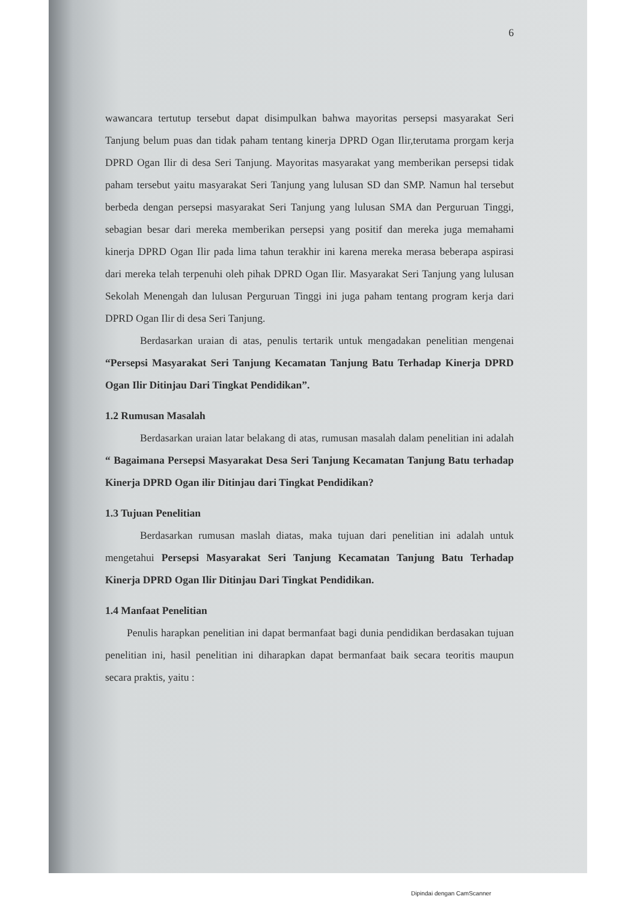6
wawancara tertutup tersebut dapat disimpulkan bahwa mayoritas persepsi masyarakat Seri Tanjung belum puas dan tidak paham tentang kinerja DPRD Ogan Ilir,terutama prorgam kerja DPRD Ogan Ilir di desa Seri Tanjung. Mayoritas masyarakat yang memberikan persepsi tidak paham tersebut yaitu masyarakat Seri Tanjung yang lulusan SD dan SMP. Namun hal tersebut berbeda dengan persepsi masyarakat Seri Tanjung yang lulusan SMA dan Perguruan Tinggi, sebagian besar dari mereka memberikan persepsi yang positif dan mereka juga memahami kinerja DPRD Ogan Ilir pada lima tahun terakhir ini karena mereka merasa beberapa aspirasi dari mereka telah terpenuhi oleh pihak DPRD Ogan Ilir. Masyarakat Seri Tanjung yang lulusan Sekolah Menengah dan lulusan Perguruan Tinggi ini juga paham tentang program kerja dari DPRD Ogan Ilir di desa Seri Tanjung.
Berdasarkan uraian di atas, penulis tertarik untuk mengadakan penelitian mengenai “Persepsi Masyarakat Seri Tanjung Kecamatan Tanjung Batu Terhadap Kinerja DPRD Ogan Ilir Ditinjau Dari Tingkat Pendidikan”.
1.2 Rumusan Masalah
Berdasarkan uraian latar belakang di atas, rumusan masalah dalam penelitian ini adalah “ Bagaimana Persepsi Masyarakat Desa Seri Tanjung Kecamatan Tanjung Batu terhadap Kinerja DPRD Ogan ilir Ditinjau dari Tingkat Pendidikan?
1.3 Tujuan Penelitian
Berdasarkan rumusan maslah diatas, maka tujuan dari penelitian ini adalah untuk mengetahui Persepsi Masyarakat Seri Tanjung Kecamatan Tanjung Batu Terhadap Kinerja DPRD Ogan Ilir Ditinjau Dari Tingkat Pendidikan.
1.4 Manfaat Penelitian
Penulis harapkan penelitian ini dapat bermanfaat bagi dunia pendidikan berdasakan tujuan penelitian ini, hasil penelitian ini diharapkan dapat bermanfaat baik secara teoritis maupun secara praktis, yaitu :
Dipindai dengan CamScanner